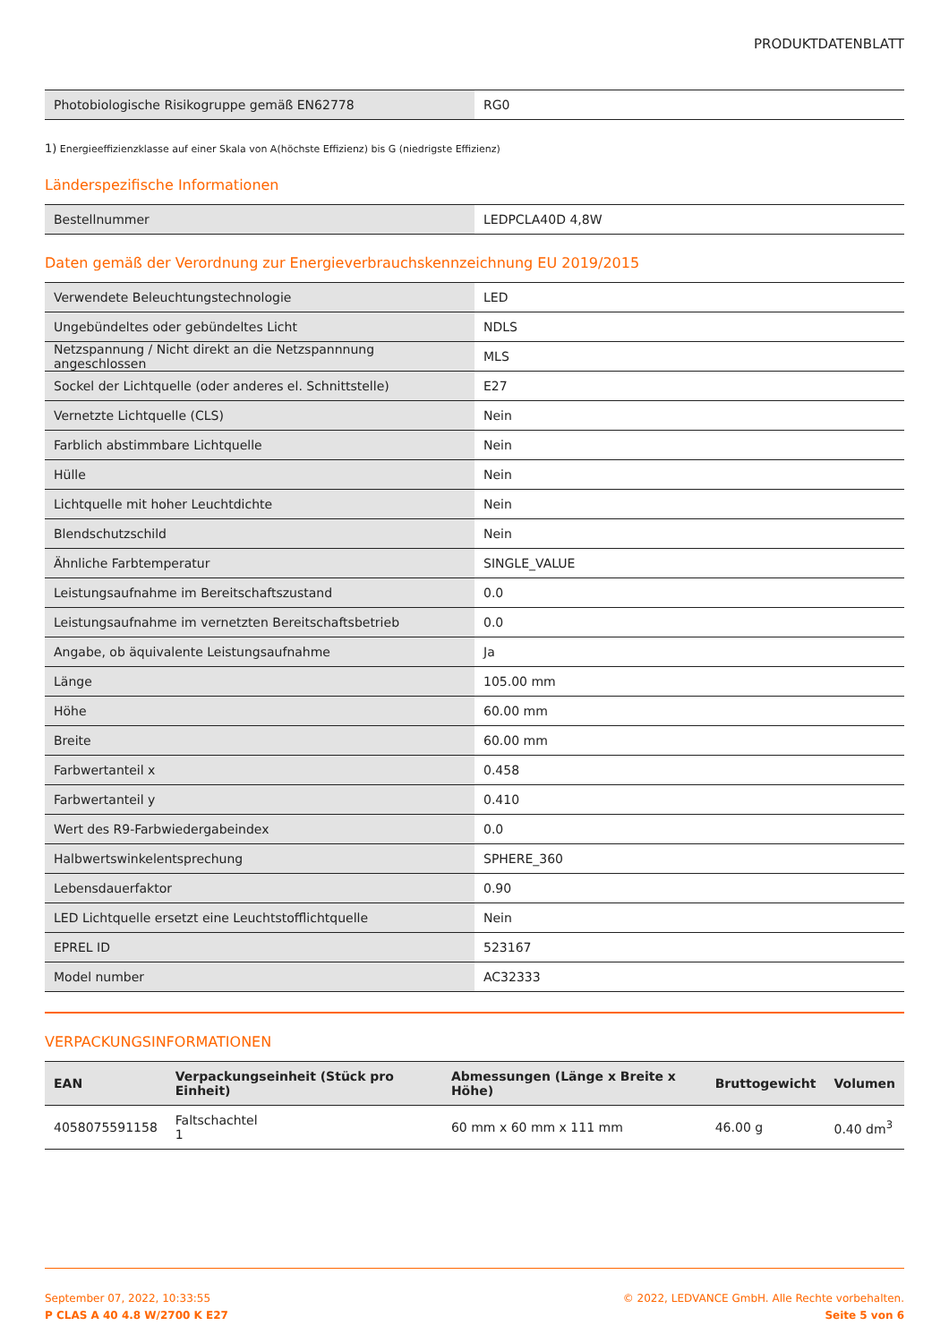PRODUKTDATENBLATT
| Photobiologische Risikogruppe gemäß EN62778 | RG0 |
1) Energieeffizienzklasse auf einer Skala von A(höchste Effizienz) bis G (niedrigste Effizienz)
Länderspezifische Informationen
| Bestellnummer | LEDPCLA40D 4,8W |
Daten gemäß der Verordnung zur Energieverbrauchskennzeichnung EU 2019/2015
| Verwendete Beleuchtungstechnologie | LED |
| Ungebündeltes oder gebündeltes Licht | NDLS |
| Netzspannung / Nicht direkt an die Netzspannnung angeschlossen | MLS |
| Sockel der Lichtquelle (oder anderes el. Schnittstelle) | E27 |
| Vernetzte Lichtquelle (CLS) | Nein |
| Farblich abstimmbare Lichtquelle | Nein |
| Hülle | Nein |
| Lichtquelle mit hoher Leuchtdichte | Nein |
| Blendschutzschild | Nein |
| Ähnliche Farbtemperatur | SINGLE_VALUE |
| Leistungsaufnahme im Bereitschaftszustand | 0.0 |
| Leistungsaufnahme im vernetzten Bereitschaftsbetrieb | 0.0 |
| Angabe, ob äquivalente Leistungsaufnahme | Ja |
| Länge | 105.00 mm |
| Höhe | 60.00 mm |
| Breite | 60.00 mm |
| Farbwertanteil x | 0.458 |
| Farbwertanteil y | 0.410 |
| Wert des R9-Farbwiedergabeindex | 0.0 |
| Halbwertswinkelentsprechung | SPHERE_360 |
| Lebensdauerfaktor | 0.90 |
| LED Lichtquelle ersetzt eine Leuchtstofflichtquelle | Nein |
| EPREL ID | 523167 |
| Model number | AC32333 |
VERPACKUNGSINFORMATIONEN
| EAN | Verpackungseinheit (Stück pro Einheit) | Abmessungen (Länge x Breite x Höhe) | Bruttogewicht | Volumen |
| --- | --- | --- | --- | --- |
| 4058075591158 | Faltschachtel 1 | 60 mm x 60 mm x 111 mm | 46.00 g | 0.40 dm<sup>3</sup> |
September 07, 2022, 10:33:55
P CLAS A 40 4.8 W/2700 K E27
© 2022, LEDVANCE GmbH. Alle Rechte vorbehalten.
Seite 5 von 6